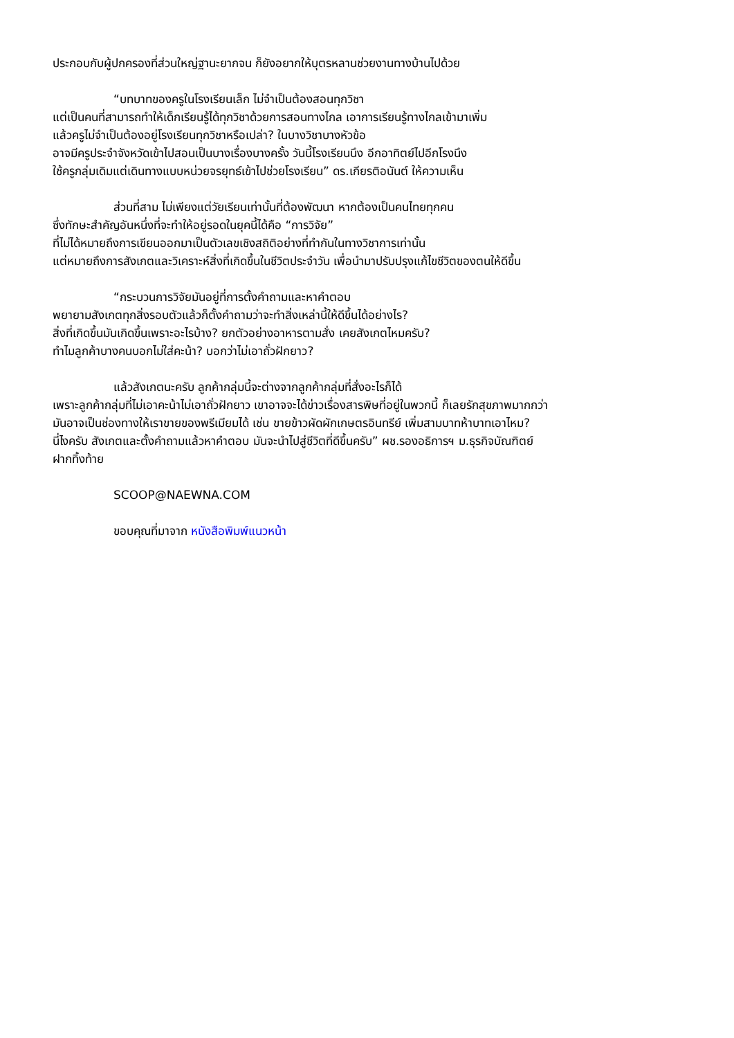ประกอบกับผู้ปกครองที่ส่วนใหญ่ฐานะยากจน ก็ยังอยากให้บุตรหลานช่วยงานทางบ้านไปด้วย
“บทบาทของครูในโรงเรียนเล็ก ไม่จำเป็นต้องสอนทุกวิชา
แต่เป็นคนที่สามารถทำให้เด็กเรียนรู้ได้ทุกวิชาด้วยการสอนทางไกล เอาการเรียนรู้ทางไกลเข้ามาเพิ่ม
แล้วครูไม่จำเป็นต้องอยู่โรงเรียนทุกวิชาหรือเปล่า? ในบางวิชาบางหัวข้อ
อาจมีครูประจำจังหวัดเข้าไปสอนเป็นบางเรื่องบางครั้ง วันนี้โรงเรียนนึง อีกอาทิตย์ไปอีกโรงนึง
ใช้ครูกลุ่มเดิมแต่เดินทางแบบหน่วยจรยุทธ์เข้าไปช่วยโรงเรียน” ดร.เกียรติอนันต์ ให้ความเห็น
ส่วนที่สาม ไม่เพียงแต่วัยเรียนเท่านั้นที่ต้องพัฒนา หากต้องเป็นคนไทยทุกคน
ซึ่งทักษะสำคัญอันหนึ่งที่จะทำให้อยู่รอดในยุคนี้ได้คือ “การวิจัย”
ที่ไม่ได้หมายถึงการเขียนออกมาเป็นตัวเลขเชิงสถิติอย่างที่ทำกันในทางวิชาการเท่านั้น
แต่หมายถึงการสังเกตและวิเคราะห์สิ่งที่เกิดขึ้นในชีวิตประจำวัน เพื่อนำมาปรับปรุงแก้ไขชีวิตของตนให้ดีขึ้น
“กระบวนการวิจัยมันอยู่ที่การตั้งคำถามและหาคำตอบ
พยายามสังเกตทุกสิ่งรอบตัวแล้วก็ตั้งคำถามว่าจะทำสิ่งเหล่านี้ให้ดีขึ้นได้อย่างไร?
สิ่งที่เกิดขึ้นมันเกิดขึ้นเพราะอะไรบ้าง? ยกตัวอย่างอาหารตามสั่ง เคยสังเกตไหมครับ?
ทำไมลูกค้าบางคนบอกไม่ใส่คะน้า? บอกว่าไม่เอาถั่วฝักยาว?
แล้วสังเกตนะครับ ลูกค้ากลุ่มนี้จะต่างจากลูกค้ากลุ่มที่สั่งอะไรก็ได้
เพราะลูกค้ากลุ่มที่ไม่เอาคะน้าไม่เอาถั่วฝักยาว เขาอาจจะได้ข่าวเรื่องสารพิษที่อยู่ในพวกนี้ ก็เลยรักสุขภาพมากกว่า
มันอาจเป็นช่องทางให้เราขายของพรีเมียมได้ เช่น ขายข้าวผัดผักเกษตรอินทรีย์ เพิ่มสามบาทห้าบาทเอาไหม?
นี่ไงครับ สังเกตและตั้งคำถามแล้วหาคำตอบ มันจะนำไปสู่ชีวิตที่ดีขึ้นครับ” ผช.รองอธิการฯ ม.ธุรกิจบัณฑิตย์
ฝากทิ้งท้าย
SCOOP@NAEWNA.COM
ขอบคุณที่มาจาก หนังสือพิมพ์แนวหน้า